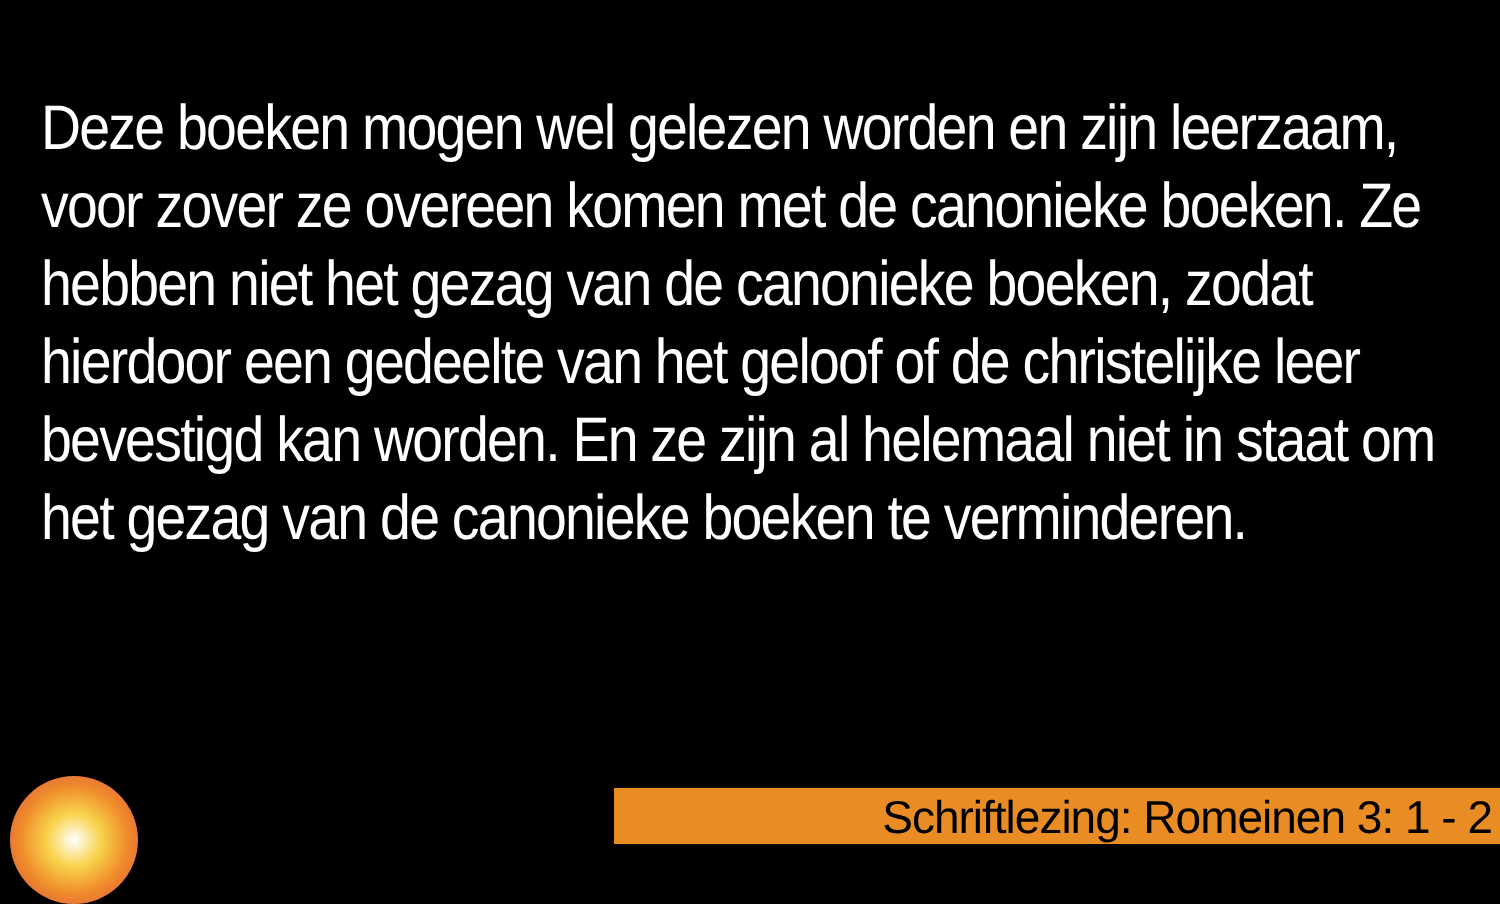Deze boeken mogen wel gelezen worden en zijn leerzaam, voor zover ze overeen komen met de canonieke boeken. Ze hebben niet het gezag van de canonieke boeken, zodat hierdoor een gedeelte van het geloof of de christelijke leer bevestigd kan worden. En ze zijn al helemaal niet in staat om het gezag van de canonieke boeken te verminderen.
Schriftlezing: Romeinen 3: 1 - 2